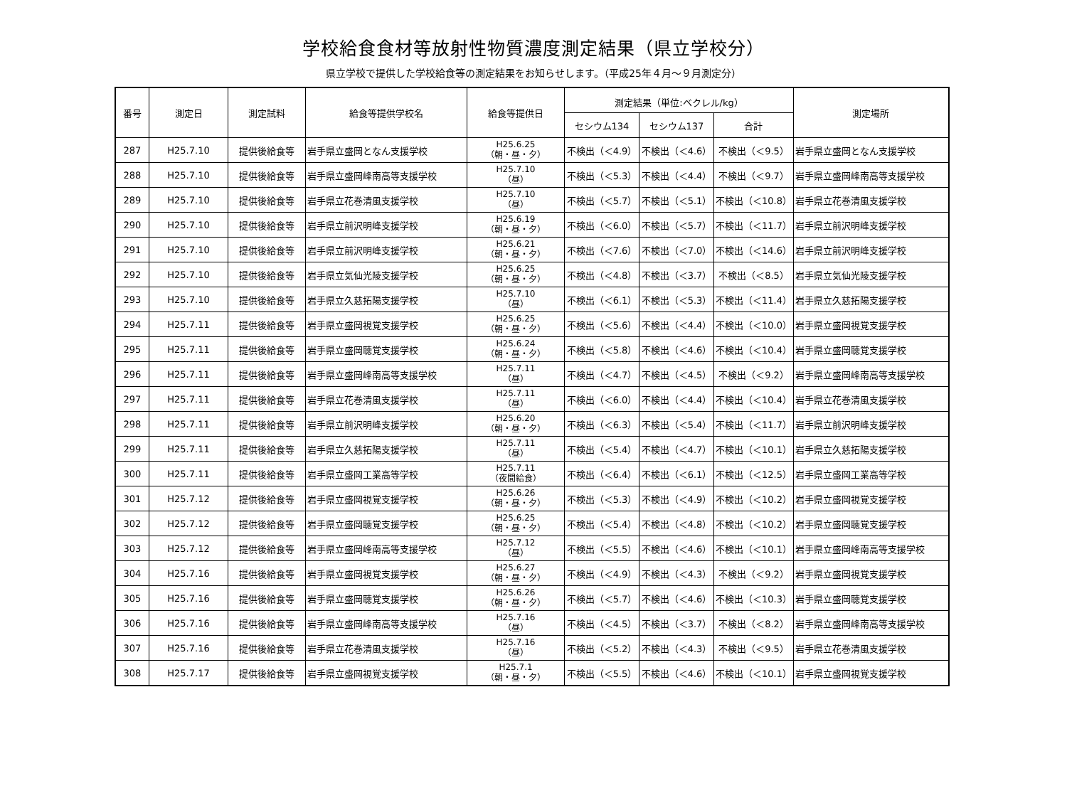学校給食食材等放射性物質濃度測定結果（県立学校分）
県立学校で提供した学校給食等の測定結果をお知らせします。（平成25年４月～９月測定分）
| 番号 | 測定日 | 測定試料 | 給食等提供学校名 | 給食等提供日 | 測定結果（単位:ベクレル/kg） | | | 測定場所 |
| --- | --- | --- | --- | --- | --- | --- | --- | --- |
| | | | | | セシウム134 | セシウム137 | 合計 | |
| 287 | H25.7.10 | 提供後給食等 | 岩手県立盛岡となん支援学校 | H25.6.25 （朝・昼・夕） | 不検出（＜4.9） | 不検出（＜4.6） | 不検出（＜9.5） | 岩手県立盛岡となん支援学校 |
| 288 | H25.7.10 | 提供後給食等 | 岩手県立盛岡峰南高等支援学校 | H25.7.10 （昼） | 不検出（＜5.3） | 不検出（＜4.4） | 不検出（＜9.7） | 岩手県立盛岡峰南高等支援学校 |
| 289 | H25.7.10 | 提供後給食等 | 岩手県立花巻清風支援学校 | H25.7.10 （昼） | 不検出（＜5.7） | 不検出（＜5.1） | 不検出（＜10.8） | 岩手県立花巻清風支援学校 |
| 290 | H25.7.10 | 提供後給食等 | 岩手県立前沢明峰支援学校 | H25.6.19 （朝・昼・夕） | 不検出（＜6.0） | 不検出（＜5.7） | 不検出（＜11.7） | 岩手県立前沢明峰支援学校 |
| 291 | H25.7.10 | 提供後給食等 | 岩手県立前沢明峰支援学校 | H25.6.21 （朝・昼・夕） | 不検出（＜7.6） | 不検出（＜7.0） | 不検出（＜14.6） | 岩手県立前沢明峰支援学校 |
| 292 | H25.7.10 | 提供後給食等 | 岩手県立気仙光陵支援学校 | H25.6.25 （朝・昼・夕） | 不検出（＜4.8） | 不検出（＜3.7） | 不検出（＜8.5） | 岩手県立気仙光陵支援学校 |
| 293 | H25.7.10 | 提供後給食等 | 岩手県立久慈拓陽支援学校 | H25.7.10 （昼） | 不検出（＜6.1） | 不検出（＜5.3） | 不検出（＜11.4） | 岩手県立久慈拓陽支援学校 |
| 294 | H25.7.11 | 提供後給食等 | 岩手県立盛岡視覚支援学校 | H25.6.25 （朝・昼・夕） | 不検出（＜5.6） | 不検出（＜4.4） | 不検出（＜10.0） | 岩手県立盛岡視覚支援学校 |
| 295 | H25.7.11 | 提供後給食等 | 岩手県立盛岡聴覚支援学校 | H25.6.24 （朝・昼・夕） | 不検出（＜5.8） | 不検出（＜4.6） | 不検出（＜10.4） | 岩手県立盛岡聴覚支援学校 |
| 296 | H25.7.11 | 提供後給食等 | 岩手県立盛岡峰南高等支援学校 | H25.7.11 （昼） | 不検出（＜4.7） | 不検出（＜4.5） | 不検出（＜9.2） | 岩手県立盛岡峰南高等支援学校 |
| 297 | H25.7.11 | 提供後給食等 | 岩手県立花巻清風支援学校 | H25.7.11 （昼） | 不検出（＜6.0） | 不検出（＜4.4） | 不検出（＜10.4） | 岩手県立花巻清風支援学校 |
| 298 | H25.7.11 | 提供後給食等 | 岩手県立前沢明峰支援学校 | H25.6.20 （朝・昼・夕） | 不検出（＜6.3） | 不検出（＜5.4） | 不検出（＜11.7） | 岩手県立前沢明峰支援学校 |
| 299 | H25.7.11 | 提供後給食等 | 岩手県立久慈拓陽支援学校 | H25.7.11 （昼） | 不検出（＜5.4） | 不検出（＜4.7） | 不検出（＜10.1） | 岩手県立久慈拓陽支援学校 |
| 300 | H25.7.11 | 提供後給食等 | 岩手県立盛岡工業高等学校 | H25.7.11 （夜間給食） | 不検出（＜6.4） | 不検出（＜6.1） | 不検出（＜12.5） | 岩手県立盛岡工業高等学校 |
| 301 | H25.7.12 | 提供後給食等 | 岩手県立盛岡視覚支援学校 | H25.6.26 （朝・昼・夕） | 不検出（＜5.3） | 不検出（＜4.9） | 不検出（＜10.2） | 岩手県立盛岡視覚支援学校 |
| 302 | H25.7.12 | 提供後給食等 | 岩手県立盛岡聴覚支援学校 | H25.6.25 （朝・昼・夕） | 不検出（＜5.4） | 不検出（＜4.8） | 不検出（＜10.2） | 岩手県立盛岡聴覚支援学校 |
| 303 | H25.7.12 | 提供後給食等 | 岩手県立盛岡峰南高等支援学校 | H25.7.12 （昼） | 不検出（＜5.5） | 不検出（＜4.6） | 不検出（＜10.1） | 岩手県立盛岡峰南高等支援学校 |
| 304 | H25.7.16 | 提供後給食等 | 岩手県立盛岡視覚支援学校 | H25.6.27 （朝・昼・夕） | 不検出（＜4.9） | 不検出（＜4.3） | 不検出（＜9.2） | 岩手県立盛岡視覚支援学校 |
| 305 | H25.7.16 | 提供後給食等 | 岩手県立盛岡聴覚支援学校 | H25.6.26 （朝・昼・夕） | 不検出（＜5.7） | 不検出（＜4.6） | 不検出（＜10.3） | 岩手県立盛岡聴覚支援学校 |
| 306 | H25.7.16 | 提供後給食等 | 岩手県立盛岡峰南高等支援学校 | H25.7.16 （昼） | 不検出（＜4.5） | 不検出（＜3.7） | 不検出（＜8.2） | 岩手県立盛岡峰南高等支援学校 |
| 307 | H25.7.16 | 提供後給食等 | 岩手県立花巻清風支援学校 | H25.7.16 （昼） | 不検出（＜5.2） | 不検出（＜4.3） | 不検出（＜9.5） | 岩手県立花巻清風支援学校 |
| 308 | H25.7.17 | 提供後給食等 | 岩手県立盛岡視覚支援学校 | H25.7.1 （朝・昼・夕） | 不検出（＜5.5） | 不検出（＜4.6） | 不検出（＜10.1） | 岩手県立盛岡視覚支援学校 |